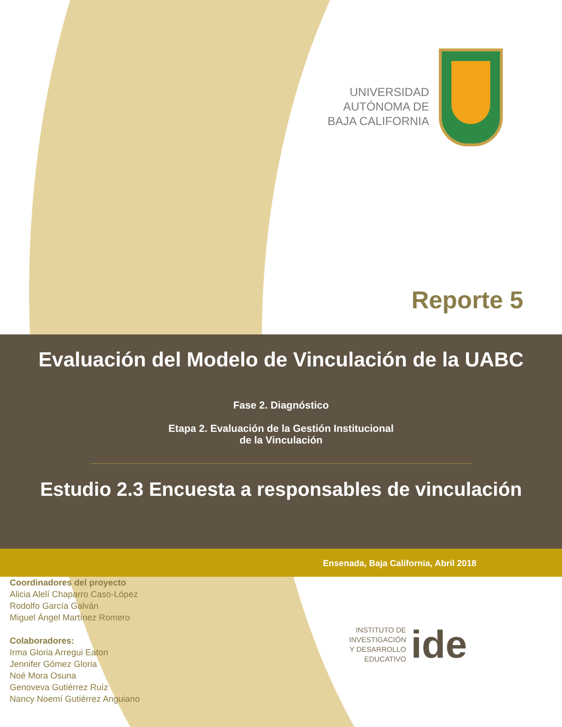UNIVERSIDAD
AUTÓNOMA DE
BAJA CALIFORNIA
Reporte 5
Evaluación del Modelo de Vinculación de la UABC
Fase 2. Diagnóstico
Etapa 2. Evaluación de la Gestión Institucional
de la Vinculación
Estudio 2.3 Encuesta a responsables de vinculación
Ensenada, Baja California, Abril 2018
Coordinadores del proyecto
Alicia Alelí Chaparro Caso-López
Rodolfo García Galván
Miguel Ángel Martínez Romero
Colaboradores:
Irma Gloria Arregui Eaton
Jennifer Gómez Gloria
Noé Mora Osuna
Genoveva Gutiérrez Ruíz
Nancy Noemí Gutiérrez Anguiano
INSTITUTO DE
INVESTIGACIÓN
Y DESARROLLO
EDUCATIVO
ide